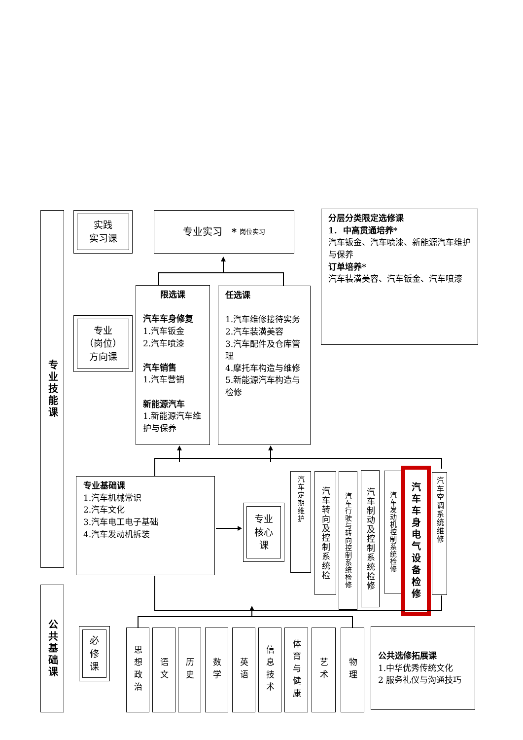专业技能课
实践
实习课
专业实习 * 岗位实习
分层分类限定选修课
1. 中高贯通培养*
汽车钣金、汽车喷漆、新能源汽车维护与保养
订单培养*
汽车装潢美容、汽车钣金、汽车喷漆
专业
（岗位）
方向课
限选课
汽车车身修复
1.汽车钣金
2.汽车喷漆
汽车销售
1.汽车营销
新能源汽车
1.新能源汽车维护与保养
任选课
1.汽车维修接待实务
2.汽车装潢美容
3.汽车配件及仓库管理
4.摩托车构造与维修
5.新能源汽车构造与检修
专业基础课
1.汽车机械常识
2.汽车文化
3.汽车电工电子基础
4.汽车发动机拆装
专业
核心
课
汽车定期维护
汽车转向及控制系统检
汽车行驶与转向控制系统检修
汽车制动及控制系统检修
汽车发动机控制系统检修
汽车车身电气设备检修
汽车空调系统维修
公共基础课
必
修
课
思想政治
语文
历史
数学
英语
信息技术
体育与健康
艺术
物理
公共选修拓展课
1.中华优秀传统文化
2 服务礼仪与沟通技巧